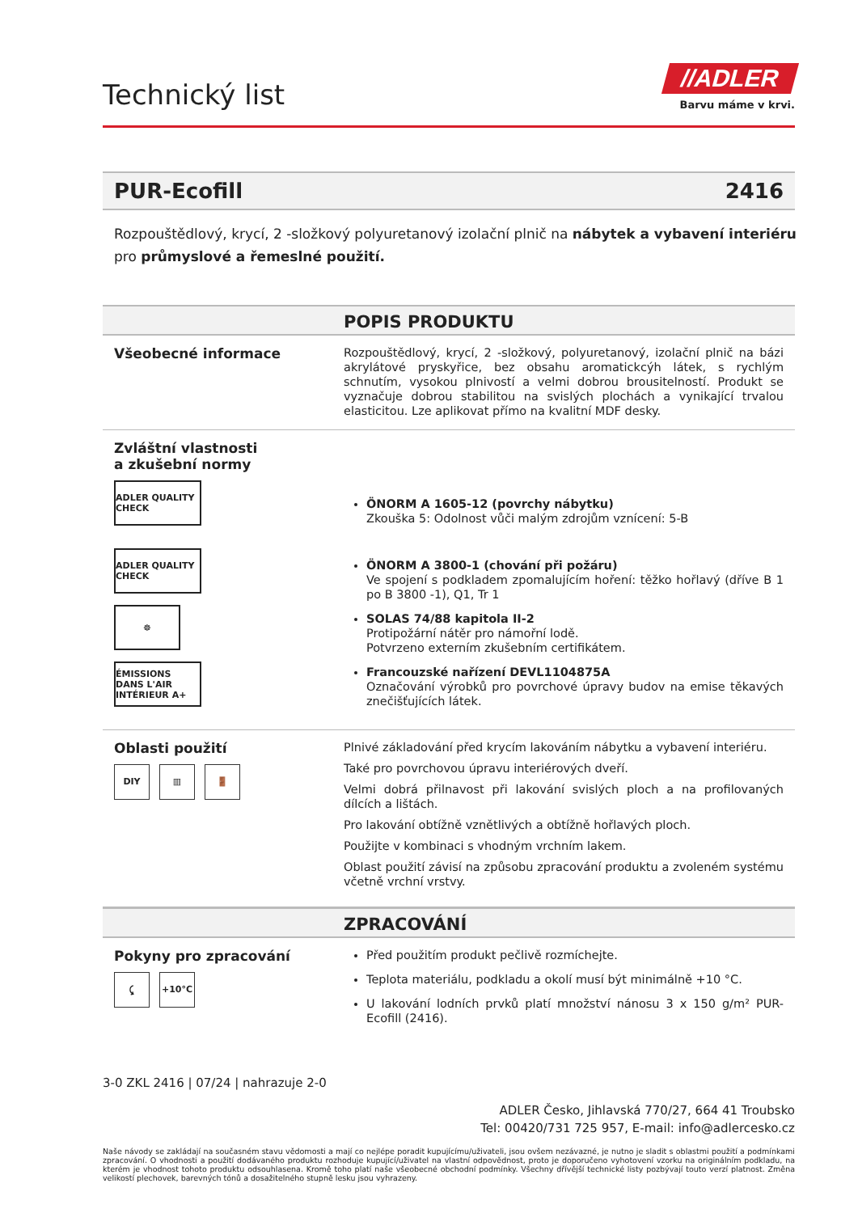Technický list
//ADLER
Barvu máme v krvi.
PUR-Ecofill 2416
Rozpouštědlový, krycí, 2 -složkový polyuretanový izolační plnič na nábytek a vybavení interiéru pro průmyslové a řemeslné použití.
POPIS PRODUKTU
Všeobecné informace
Rozpouštědlový, krycí, 2 -složkový, polyuretanový, izolační plnič na bázi akrylátové pryskyřice, bez obsahu aromatickcýh látek, s rychlým schnutím, vysokou plnivostí a velmi dobrou brousitelností. Produkt se vyznačuje dobrou stabilitou na svislých plochách a vynikající trvalou elasticitou. Lze aplikovat přímo na kvalitní MDF desky.
Zvláštní vlastnosti
a zkušební normy
ADLER QUALITY CHECK
ADLER QUALITY CHECK
☸
ÉMISSIONS DANS L'AIR INTÉRIEUR A+
ÖNORM A 1605-12 (povrchy nábytku)
Zkouška 5: Odolnost vůči malým zdrojům vznícení: 5-B
ÖNORM A 3800-1 (chování při požáru)
Ve spojení s podkladem zpomalujícím hoření: těžko hořlavý (dříve B 1 po B 3800 -1), Q1, Tr 1
SOLAS 74/88 kapitola II-2
Protipožární nátěr pro námořní lodě.
Potvrzeno externím zkušebním certifikátem.
Francouzské nařízení DEVL1104875A
Označování výrobků pro povrchové úpravy budov na emise těkavých znečišťujících látek.
Oblasti použití
DIY ▥ 🚪
Plnivé základování před krycím lakováním nábytku a vybavení interiéru.
Také pro povrchovou úpravu interiérových dveří.
Velmi dobrá přilnavost při lakování svislých ploch a na profilovaných dílcích a lištách.
Pro lakování obtížně vznětlivých a obtížně hořlavých ploch.
Použijte v kombinaci s vhodným vrchním lakem.
Oblast použití závisí na způsobu zpracování produktu a zvoleném systému včetně vrchní vrstvy.
ZPRACOVÁNÍ
Pokyny pro zpracování
⤹ +10°C
Před použitím produkt pečlivě rozmíchejte.
Teplota materiálu, podkladu a okolí musí být minimálně +10 °C.
U lakování lodních prvků platí množství nánosu 3 x 150 g/m² PUR-Ecofill (2416).
3-0 ZKL 2416 | 07/24 | nahrazuje 2-0
ADLER Česko, Jihlavská 770/27, 664 41 Troubsko
Tel: 00420/731 725 957, E-mail: info@adlercesko.cz
Naše návody se zakládají na současném stavu vědomosti a mají co nejlépe poradit kupujícímu/uživateli, jsou ovšem nezávazné, je nutno je sladit s oblastmi použití a podmínkami zpracování. O vhodnosti a použití dodávaného produktu rozhoduje kupující/uživatel na vlastní odpovědnost, proto je doporučeno vyhotovení vzorku na originálním podkladu, na kterém je vhodnost tohoto produktu odsouhlasena. Kromě toho platí naše všeobecné obchodní podmínky. Všechny dřívější technické listy pozbývají touto verzí platnost. Změna velikostí plechovek, barevných tónů a dosažitelného stupně lesku jsou vyhrazeny.